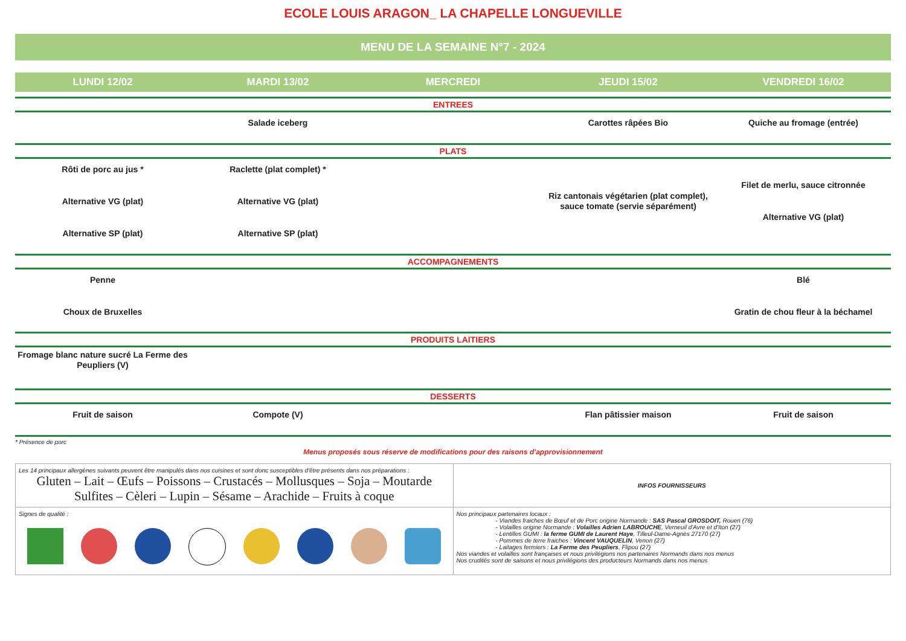ECOLE LOUIS ARAGON_ LA CHAPELLE LONGUEVILLE
MENU DE LA SEMAINE N°7 - 2024
| LUNDI 12/02 | MARDI 13/02 | MERCREDI | JEUDI 15/02 | VENDREDI 16/02 |
| --- | --- | --- | --- | --- |
| ENTREES | | | | |
| | Salade iceberg | | Carottes râpées Bio | Quiche au fromage (entrée) |
| PLATS | | | | |
| Rôti de porc au jus * Alternative VG (plat) Alternative SP (plat) | Raclette (plat complet) * Alternative VG (plat) Alternative SP (plat) | | Riz cantonais végétarien (plat complet), sauce tomate (servie séparément) | Filet de merlu, sauce citronnée Alternative VG (plat) |
| ACCOMPAGNEMENTS | | | | |
| Penne Choux de Bruxelles | | | | Blé Gratin de chou fleur à la béchamel |
| PRODUITS LAITIERS | | | | |
| Fromage blanc nature sucré La Ferme des Peupliers (V) | | | | |
| DESSERTS | | | | |
| Fruit de saison | Compote (V) | | Flan pâtissier maison | Fruit de saison |
* Présence de porc
Menus proposés sous réserve de modifications pour des raisons d'approvisionnement
| Les 14 principaux allergènes suivants peuvent être manipulés dans nos cuisines et sont donc susceptibles d'être présents dans nos préparations : Gluten – Lait – Œufs – Poissons – Crustacés – Mollusques – Soja – Moutarde Sulfites – Cèleri – Lupin – Sésame – Arachide – Fruits à coque | INFOS FOURNISSEURS |
| Signes de qualité : | Nos principaux partenaires locaux : - Viandes fraiches de Bœuf et de Porc origine Normande : SAS Pascal GROSDOIT, Rouen (76) - Volailles origine Normande : Volailles Adrien LABROUCHE , Verneuil d'Avre et d'Iton (27) - Lentilles GUMI : la ferme GUMI de Laurent Haye , Tilleul-Dame-Agnès 27170 (27) - Pommes de terre fraiches : Vincent VAUQUELIN , Venon (27) - Laitages fermiers : La Ferme des Peupliers , Flipou (27) Nos viandes et volailles sont françaises et nous privilégions nos partenaires Normands dans nos menus Nos crudités sont de saisons et nous privilégions des producteurs Normands dans nos menus |